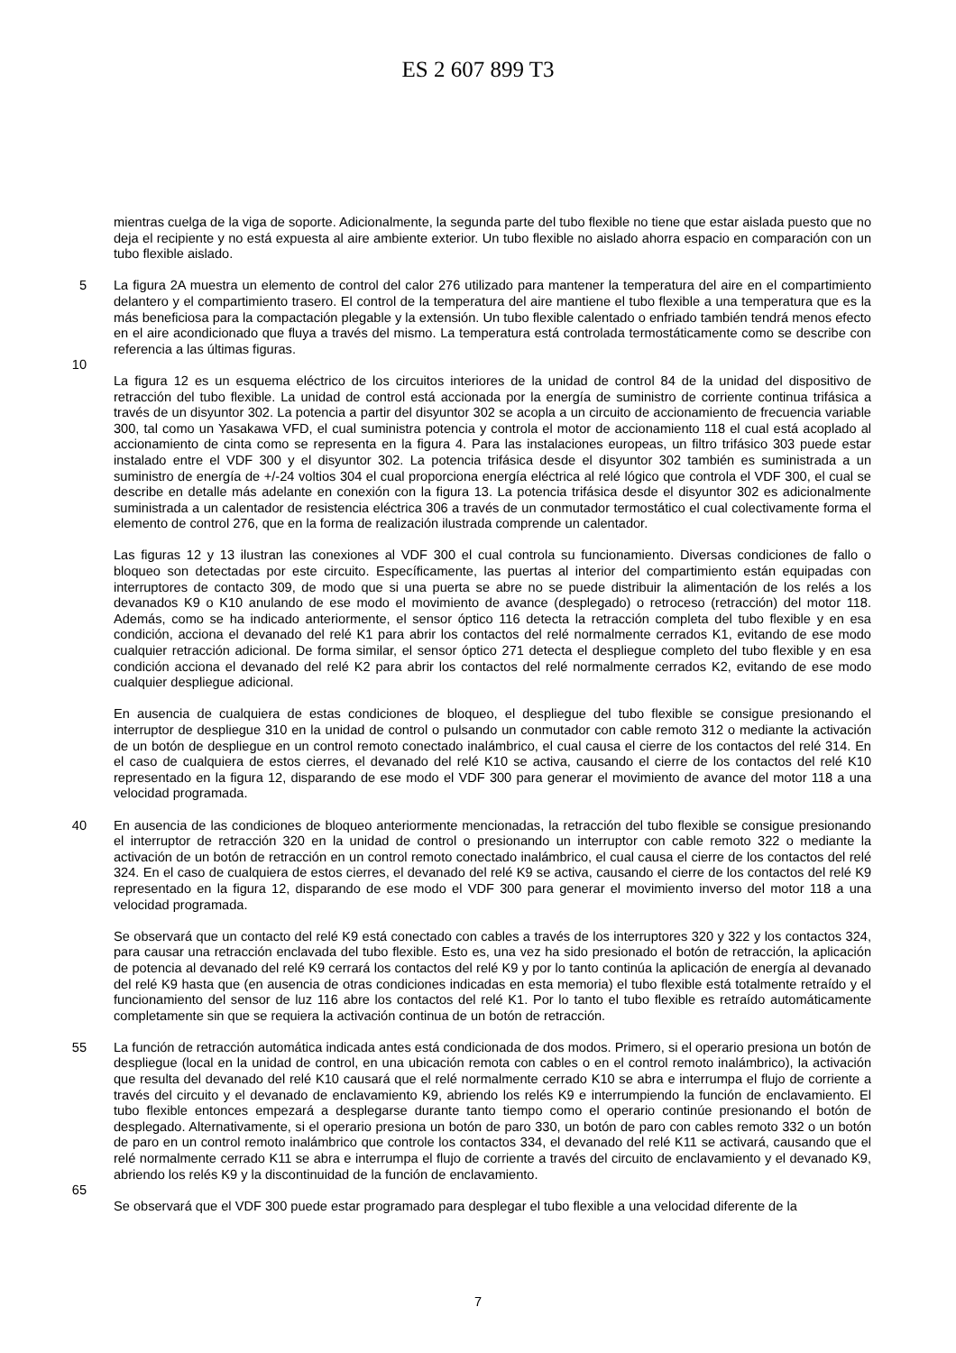ES 2 607 899 T3
mientras cuelga de la viga de soporte. Adicionalmente, la segunda parte del tubo flexible no tiene que estar aislada puesto que no deja el recipiente y no está expuesta al aire ambiente exterior. Un tubo flexible no aislado ahorra espacio en comparación con un tubo flexible aislado.
5 La figura 2A muestra un elemento de control del calor 276 utilizado para mantener la temperatura del aire en el compartimiento delantero y el compartimiento trasero. El control de la temperatura del aire mantiene el tubo flexible a una temperatura que es la más beneficiosa para la compactación plegable y la extensión. Un tubo flexible calentado o enfriado también tendrá menos efecto en el aire acondicionado que fluya a través del mismo. La temperatura está controlada termostáticamente como se describe con referencia a las últimas figuras.
10
La figura 12 es un esquema eléctrico de los circuitos interiores de la unidad de control 84 de la unidad del dispositivo de retracción del tubo flexible. La unidad de control está accionada por la energía de suministro de corriente continua trifásica a través de un disyuntor 302. La potencia a partir del disyuntor 302 se acopla a un circuito de accionamiento de frecuencia variable 300, tal como un Yasakawa VFD, el cual suministra potencia y controla el motor de accionamiento 118 el cual está acoplado al accionamiento de cinta como se representa en la figura 4. Para las instalaciones europeas, un filtro trifásico 303 puede estar instalado entre el VDF 300 y el disyuntor 302. La potencia trifásica desde el disyuntor 302 también es suministrada a un suministro de energía de +/-24 voltios 304 el cual proporciona energía eléctrica al relé lógico que controla el VDF 300, el cual se describe en detalle más adelante en conexión con la figura 13. La potencia trifásica desde el disyuntor 302 es adicionalmente suministrada a un calentador de resistencia eléctrica 306 a través de un conmutador termostático el cual colectivamente forma el elemento de control 276, que en la forma de realización ilustrada comprende un calentador.
Las figuras 12 y 13 ilustran las conexiones al VDF 300 el cual controla su funcionamiento. Diversas condiciones de fallo o bloqueo son detectadas por este circuito. Específicamente, las puertas al interior del compartimiento están equipadas con interruptores de contacto 309, de modo que si una puerta se abre no se puede distribuir la alimentación de los relés a los devanados K9 o K10 anulando de ese modo el movimiento de avance (desplegado) o retroceso (retracción) del motor 118. Además, como se ha indicado anteriormente, el sensor óptico 116 detecta la retracción completa del tubo flexible y en esa condición, acciona el devanado del relé K1 para abrir los contactos del relé normalmente cerrados K1, evitando de ese modo cualquier retracción adicional. De forma similar, el sensor óptico 271 detecta el despliegue completo del tubo flexible y en esa condición acciona el devanado del relé K2 para abrir los contactos del relé normalmente cerrados K2, evitando de ese modo cualquier despliegue adicional.
En ausencia de cualquiera de estas condiciones de bloqueo, el despliegue del tubo flexible se consigue presionando el interruptor de despliegue 310 en la unidad de control o pulsando un conmutador con cable remoto 312 o mediante la activación de un botón de despliegue en un control remoto conectado inalámbrico, el cual causa el cierre de los contactos del relé 314. En el caso de cualquiera de estos cierres, el devanado del relé K10 se activa, causando el cierre de los contactos del relé K10 representado en la figura 12, disparando de ese modo el VDF 300 para generar el movimiento de avance del motor 118 a una velocidad programada.
40 En ausencia de las condiciones de bloqueo anteriormente mencionadas, la retracción del tubo flexible se consigue presionando el interruptor de retracción 320 en la unidad de control o presionando un interruptor con cable remoto 322 o mediante la activación de un botón de retracción en un control remoto conectado inalámbrico, el cual causa el cierre de los contactos del relé 324. En el caso de cualquiera de estos cierres, el devanado del relé K9 se activa, causando el cierre de los contactos del relé K9 representado en la figura 12, disparando de ese modo el VDF 300 para generar el movimiento inverso del motor 118 a una velocidad programada.
Se observará que un contacto del relé K9 está conectado con cables a través de los interruptores 320 y 322 y los contactos 324, para causar una retracción enclavada del tubo flexible. Esto es, una vez ha sido presionado el botón de retracción, la aplicación de potencia al devanado del relé K9 cerrará los contactos del relé K9 y por lo tanto continúa la aplicación de energía al devanado del relé K9 hasta que (en ausencia de otras condiciones indicadas en esta memoria) el tubo flexible está totalmente retraído y el funcionamiento del sensor de luz 116 abre los contactos del relé K1. Por lo tanto el tubo flexible es retraído automáticamente completamente sin que se requiera la activación continua de un botón de retracción.
55 La función de retracción automática indicada antes está condicionada de dos modos. Primero, si el operario presiona un botón de despliegue (local en la unidad de control, en una ubicación remota con cables o en el control remoto inalámbrico), la activación que resulta del devanado del relé K10 causará que el relé normalmente cerrado K10 se abra e interrumpa el flujo de corriente a través del circuito y el devanado de enclavamiento K9, abriendo los relés K9 e interrumpiendo la función de enclavamiento. El tubo flexible entonces empezará a desplegarse durante tanto tiempo como el operario continúe presionando el botón de desplegado. Alternativamente, si el operario presiona un botón de paro 330, un botón de paro con cables remoto 332 o un botón de paro en un control remoto inalámbrico que controle los contactos 334, el devanado del relé K11 se activará, causando que el relé normalmente cerrado K11 se abra e interrumpa el flujo de corriente a través del circuito de enclavamiento y el devanado K9, abriendo los relés K9 y la discontinuidad de la función de enclavamiento.
65
Se observará que el VDF 300 puede estar programado para desplegar el tubo flexible a una velocidad diferente de la
7